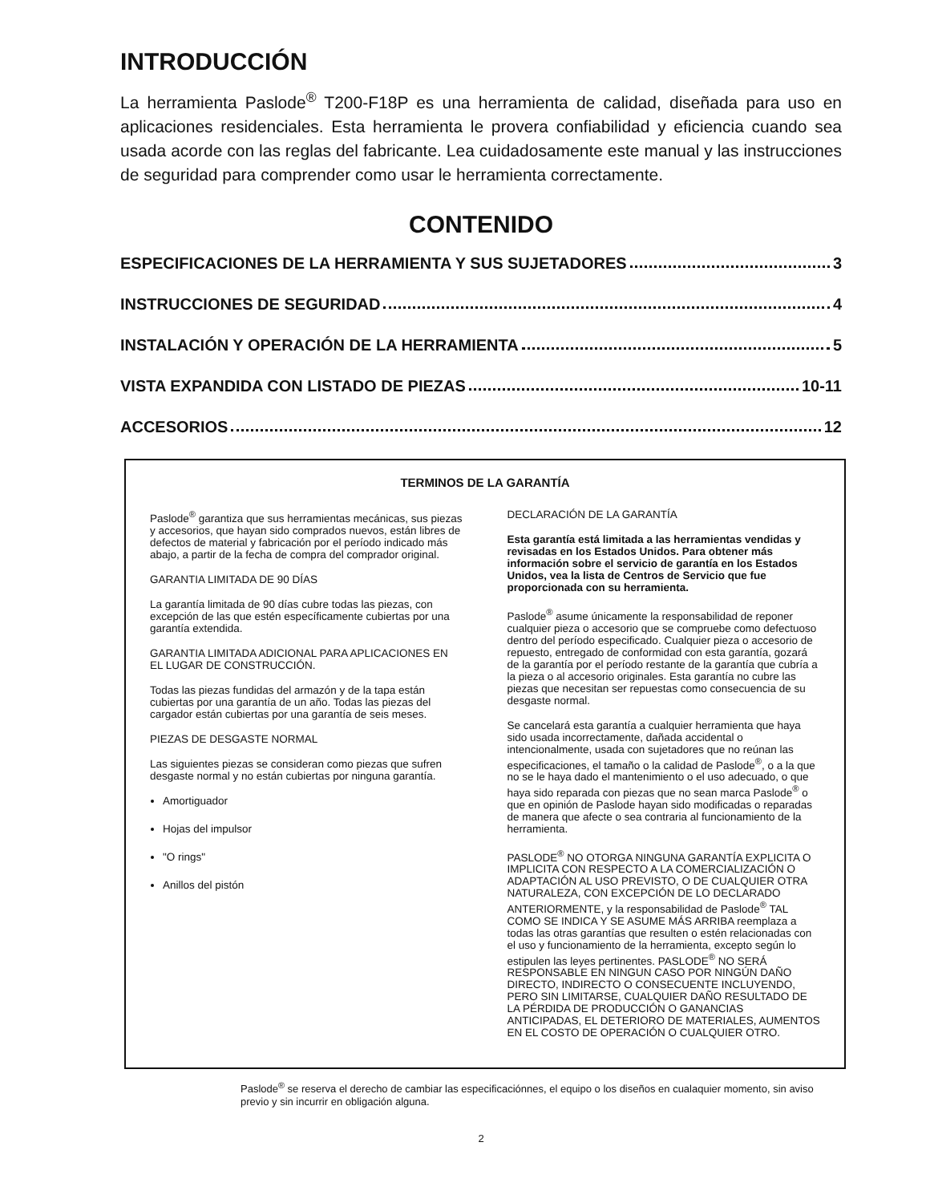INTRODUCCIÓN
La herramienta Paslode<sup>®</sup> T200-F18P es una herramienta de calidad, diseñada para uso en aplicaciones residenciales. Esta herramienta le provera confiabilidad y eficiencia cuando sea usada acorde con las reglas del fabricante. Lea cuidadosamente este manual y las instrucciones de seguridad para comprender como usar le herramienta correctamente.
CONTENIDO
ESPECIFICACIONES DE LA HERRAMIENTA Y SUS SUJETADORES 3
INSTRUCCIONES DE SEGURIDAD 4
INSTALACIÓN Y OPERACIÓN DE LA HERRAMIENTA 5
VISTA EXPANDIDA CON LISTADO DE PIEZAS 10-11
ACCESORIOS 12
TERMINOS DE LA GARANTÍA
Paslode<sup>®</sup> garantiza que sus herramientas mecánicas, sus piezas y accesorios, que hayan sido comprados nuevos, están libres de defectos de material y fabricación por el período indicado más abajo, a partir de la fecha de compra del comprador original.
GARANTIA LIMITADA DE 90 DÍAS
La garantía limitada de 90 días cubre todas las piezas, con excepción de las que estén específicamente cubiertas por una garantía extendida.
GARANTIA LIMITADA ADICIONAL PARA APLICACIONES EN EL LUGAR DE CONSTRUCCIÓN.
Todas las piezas fundidas del armazón y de la tapa están cubiertas por una garantía de un año. Todas las piezas del cargador están cubiertas por una garantía de seis meses.
PIEZAS DE DESGASTE NORMAL
Las siguientes piezas se consideran como piezas que sufren desgaste normal y no están cubiertas por ninguna garantía.
Amortiguador
Hojas del impulsor
"O rings"
Anillos del pistón
DECLARACIÓN DE LA GARANTÍA
Esta garantía está limitada a las herramientas vendidas y revisadas en los Estados Unidos. Para obtener más información sobre el servicio de garantía en los Estados Unidos, vea la lista de Centros de Servicio que fue proporcionada con su herramienta.
Paslode<sup>®</sup> asume únicamente la responsabilidad de reponer cualquier pieza o accesorio que se compruebe como defectuoso dentro del período especificado. Cualquier pieza o accesorio de repuesto, entregado de conformidad con esta garantía, gozará de la garantía por el período restante de la garantía que cubría a la pieza o al accesorio originales. Esta garantía no cubre las piezas que necesitan ser repuestas como consecuencia de su desgaste normal.
Se cancelará esta garantía a cualquier herramienta que haya sido usada incorrectamente, dañada accidental o intencionalmente, usada con sujetadores que no reúnan las especificaciones, el tamaño o la calidad de Paslode<sup>®</sup>, o a la que no se le haya dado el mantenimiento o el uso adecuado, o que haya sido reparada con piezas que no sean marca Paslode<sup>®</sup> o que en opinión de Paslode hayan sido modificadas o reparadas de manera que afecte o sea contraria al funcionamiento de la herramienta.
PASLODE<sup>®</sup> NO OTORGA NINGUNA GARANTÍA EXPLICITA O IMPLICITA CON RESPECTO A LA COMERCIALIZACIÓN O ADAPTACIÓN AL USO PREVISTO, O DE CUALQUIER OTRA NATURALEZA, CON EXCEPCIÓN DE LO DECLARADO ANTERIORMENTE, y la responsabilidad de Paslode<sup>®</sup> TAL COMO SE INDICA Y SE ASUME MÁS ARRIBA reemplaza a todas las otras garantías que resulten o estén relacionadas con el uso y funcionamiento de la herramienta, excepto según lo estipulen las leyes pertinentes. PASLODE<sup>®</sup> NO SERÁ RESPONSABLE EN NINGUN CASO POR NINGÚN DAÑO DIRECTO, INDIRECTO O CONSECUENTE INCLUYENDO, PERO SIN LIMITARSE, CUALQUIER DAÑO RESULTADO DE LA PÉRDIDA DE PRODUCCIÓN O GANANCIAS ANTICIPADAS, EL DETERIORO DE MATERIALES, AUMENTOS EN EL COSTO DE OPERACIÓN O CUALQUIER OTRO.
Paslode<sup>®</sup> se reserva el derecho de cambiar las especificaciónnes, el equipo o los diseños en cualaquier momento, sin aviso previo y sin incurrir en obligación alguna.
2